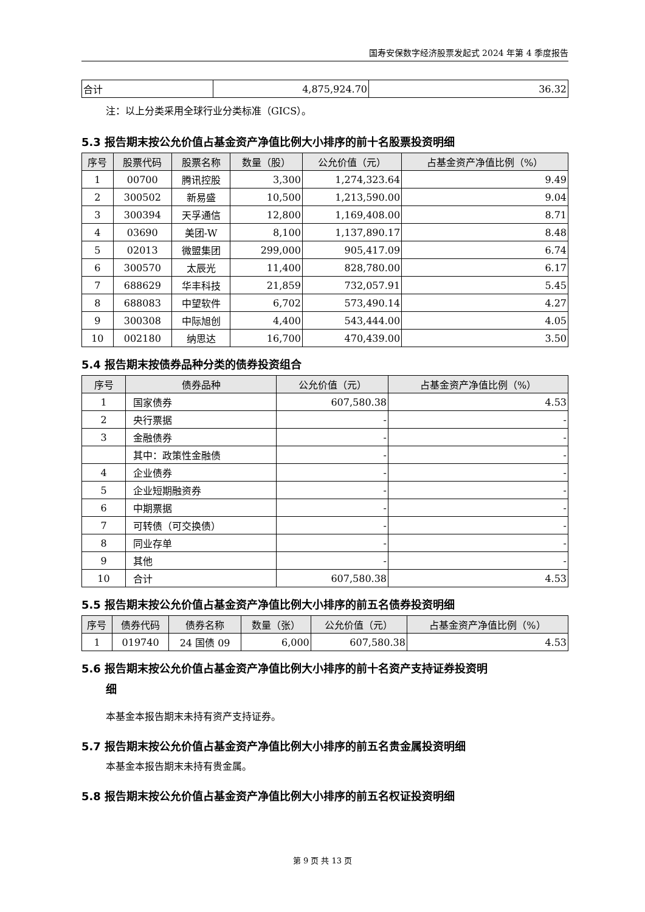国寿安保数字经济股票发起式 2024 年第 4 季度报告
| 合计 | 4,875,924.70 | 36.32 |
注：以上分类采用全球行业分类标准（GICS）。
5.3 报告期末按公允价值占基金资产净值比例大小排序的前十名股票投资明细
| 序号 | 股票代码 | 股票名称 | 数量（股） | 公允价值（元） | 占基金资产净值比例（%） |
| --- | --- | --- | --- | --- | --- |
| 1 | 00700 | 腾讯控股 | 3,300 | 1,274,323.64 | 9.49 |
| 2 | 300502 | 新易盛 | 10,500 | 1,213,590.00 | 9.04 |
| 3 | 300394 | 天孚通信 | 12,800 | 1,169,408.00 | 8.71 |
| 4 | 03690 | 美团-W | 8,100 | 1,137,890.17 | 8.48 |
| 5 | 02013 | 微盟集团 | 299,000 | 905,417.09 | 6.74 |
| 6 | 300570 | 太辰光 | 11,400 | 828,780.00 | 6.17 |
| 7 | 688629 | 华丰科技 | 21,859 | 732,057.91 | 5.45 |
| 8 | 688083 | 中望软件 | 6,702 | 573,490.14 | 4.27 |
| 9 | 300308 | 中际旭创 | 4,400 | 543,444.00 | 4.05 |
| 10 | 002180 | 纳思达 | 16,700 | 470,439.00 | 3.50 |
5.4 报告期末按债券品种分类的债券投资组合
| 序号 | 债券品种 | 公允价值（元） | 占基金资产净值比例（%） |
| --- | --- | --- | --- |
| 1 | 国家债券 | 607,580.38 | 4.53 |
| 2 | 央行票据 | - | - |
| 3 | 金融债券 | - | - |
| | 其中：政策性金融债 | - | - |
| 4 | 企业债券 | - | - |
| 5 | 企业短期融资券 | - | - |
| 6 | 中期票据 | - | - |
| 7 | 可转债（可交换债） | - | - |
| 8 | 同业存单 | - | - |
| 9 | 其他 | - | - |
| 10 | 合计 | 607,580.38 | 4.53 |
5.5 报告期末按公允价值占基金资产净值比例大小排序的前五名债券投资明细
| 序号 | 债券代码 | 债券名称 | 数量（张） | 公允价值（元） | 占基金资产净值比例（%） |
| --- | --- | --- | --- | --- | --- |
| 1 | 019740 | 24 国债 09 | 6,000 | 607,580.38 | 4.53 |
5.6 报告期末按公允价值占基金资产净值比例大小排序的前十名资产支持证券投资明
细
本基金本报告期末未持有资产支持证券。
5.7 报告期末按公允价值占基金资产净值比例大小排序的前五名贵金属投资明细
本基金本报告期末未持有贵金属。
5.8 报告期末按公允价值占基金资产净值比例大小排序的前五名权证投资明细
第 9 页 共 13 页